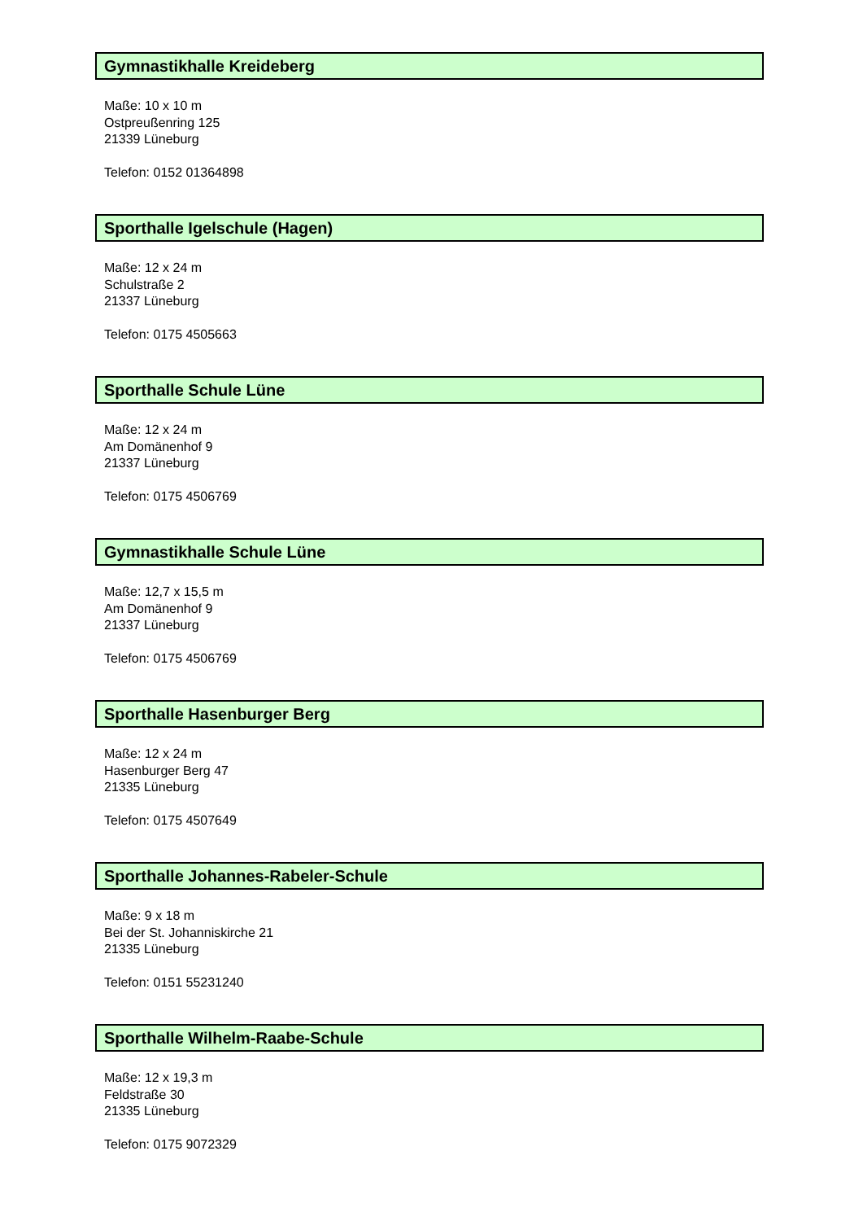Gymnastikhalle Kreideberg
Maße: 10 x 10 m
Ostpreußenring 125
21339 Lüneburg
Telefon: 0152 01364898
Sporthalle Igelschule (Hagen)
Maße: 12 x 24 m
Schulstraße 2
21337 Lüneburg
Telefon: 0175 4505663
Sporthalle Schule Lüne
Maße: 12 x 24 m
Am Domänenhof 9
21337 Lüneburg
Telefon: 0175 4506769
Gymnastikhalle Schule Lüne
Maße: 12,7 x 15,5 m
Am Domänenhof 9
21337 Lüneburg
Telefon: 0175 4506769
Sporthalle Hasenburger Berg
Maße: 12 x 24 m
Hasenburger Berg 47
21335 Lüneburg
Telefon: 0175 4507649
Sporthalle Johannes-Rabeler-Schule
Maße: 9 x 18 m
Bei der St. Johanniskirche 21
21335 Lüneburg
Telefon: 0151 55231240
Sporthalle Wilhelm-Raabe-Schule
Maße: 12 x 19,3 m
Feldstraße 30
21335 Lüneburg
Telefon: 0175 9072329